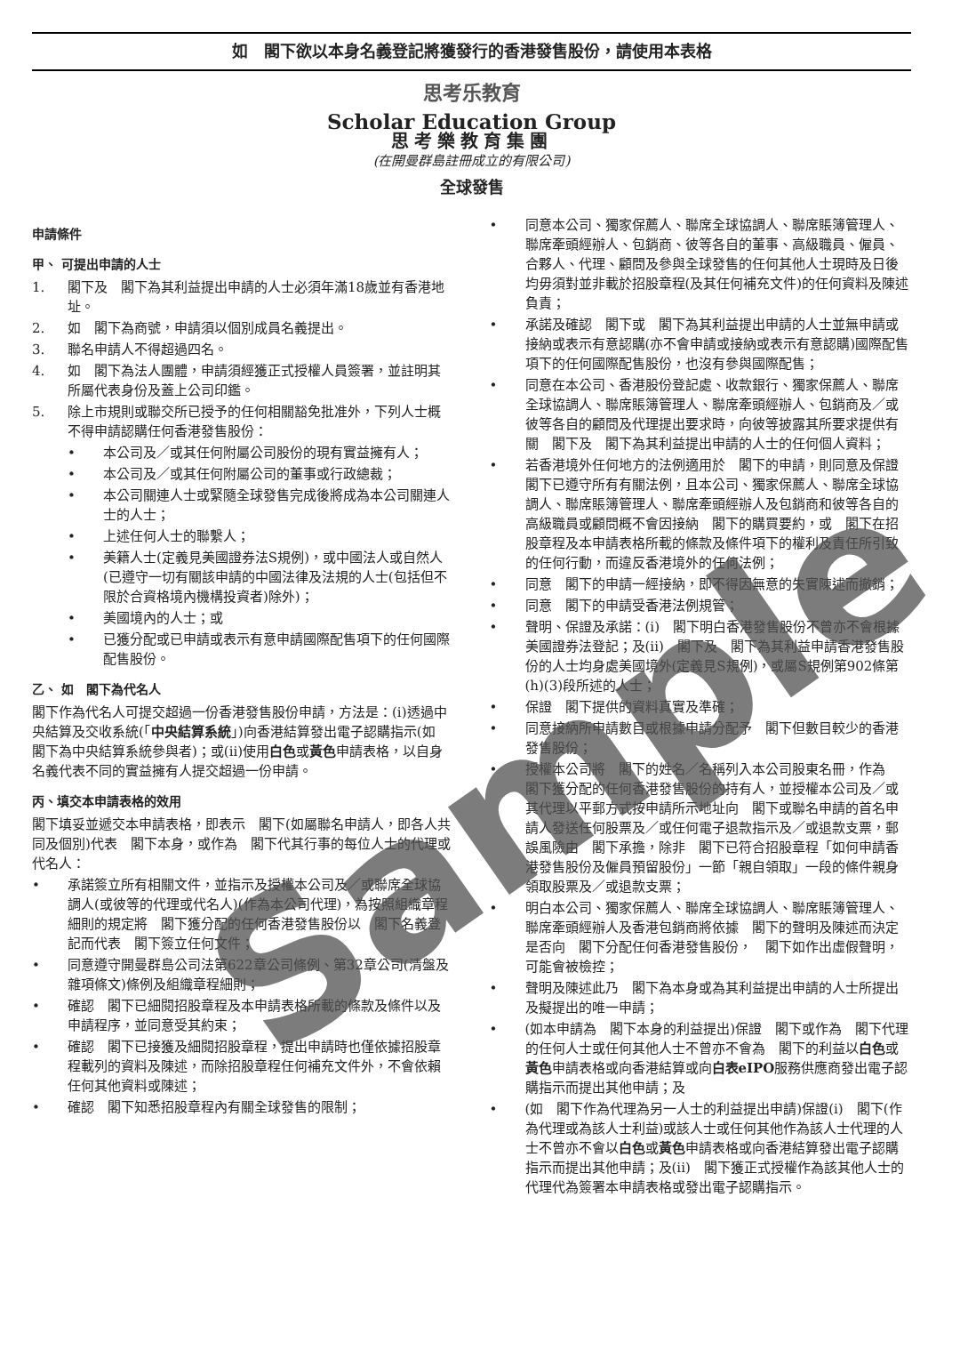如　閣下欲以本身名義登記將獲發行的香港發售股份，請使用本表格
思考乐教育
Scholar Education Group
思考樂教育集團
(在開曼群島註冊成立的有限公司)
全球發售
申請條件
甲、 可提出申請的人士
1. 閣下及　閣下為其利益提出申請的人士必須年滿18歲並有香港地址。
2. 如　閣下為商號，申請須以個別成員名義提出。
3. 聯名申請人不得超過四名。
4. 如　閣下為法人團體，申請須經獲正式授權人員簽署，並註明其所屬代表身份及蓋上公司印鑑。
5. 除上市規則或聯交所已授予的任何相關豁免批准外，下列人士概不得申請認購任何香港發售股份：
• 本公司及／或其任何附屬公司股份的現有實益擁有人；
• 本公司及／或其任何附屬公司的董事或行政總裁；
• 本公司關連人士或緊隨全球發售完成後將成為本公司關連人士的人士；
• 上述任何人士的聯繫人；
• 美籍人士(定義見美國證券法S規例)，或中國法人或自然人(已遵守一切有關該申請的中國法律及法規的人士(包括但不限於合資格境內機構投資者)除外)；
• 美國境內的人士；或
• 已獲分配或已申請或表示有意申請國際配售項下的任何國際配售股份。
乙、 如　閣下為代名人
閣下作為代名人可提交超過一份香港發售股份申請，方法是：(i)透過中央結算及交收系統(「中央結算系統」)向香港結算發出電子認購指示(如　閣下為中央結算系統參與者)；或(ii)使用白色或黃色申請表格，以自身名義代表不同的實益擁有人提交超過一份申請。
丙、填交本申請表格的效用
閣下填妥並遞交本申請表格，即表示　閣下(如屬聯名申請人，即各人共同及個別)代表　閣下本身，或作為　閣下代其行事的每位人士的代理或代名人：
• 承諾簽立所有相關文件，並指示及授權本公司及／或聯席全球協調人(或彼等的代理或代名人)(作為本公司代理)，為按照組織章程細則的規定將　閣下獲分配的任何香港發售股份以　閣下名義登記而代表　閣下簽立任何文件；
• 同意遵守開曼群島公司法第622章公司條例、第32章公司(清盤及雜項條文)條例及組織章程細則；
• 確認　閣下已細閱招股章程及本申請表格所載的條款及條件以及申請程序，並同意受其約束；
• 確認　閣下已接獲及細閱招股章程，提出申請時也僅依據招股章程載列的資料及陳述，而除招股章程任何補充文件外，不會依賴任何其他資料或陳述；
• 確認　閣下知悉招股章程內有關全球發售的限制；
• 同意本公司、獨家保薦人、聯席全球協調人、聯席賬簿管理人、聯席牽頭經辦人、包銷商、彼等各自的董事、高級職員、僱員、合夥人、代理、顧問及參與全球發售的任何其他人士現時及日後均毋須對並非載於招股章程(及其任何補充文件)的任何資料及陳述負責；
• 承諾及確認　閣下或　閣下為其利益提出申請的人士並無申請或接納或表示有意認購(亦不會申請或接納或表示有意認購)國際配售項下的任何國際配售股份，也沒有參與國際配售；
• 同意在本公司、香港股份登記處、收款銀行、獨家保薦人、聯席全球協調人、聯席賬簿管理人、聯席牽頭經辦人、包銷商及／或彼等各自的顧問及代理提出要求時，向彼等披露其所要求提供有關　閣下及　閣下為其利益提出申請的人士的任何個人資料；
• 若香港境外任何地方的法例適用於　閣下的申請，則同意及保證　閣下已遵守所有有關法例，且本公司、獨家保薦人、聯席全球協調人、聯席賬簿管理人、聯席牽頭經辦人及包銷商和彼等各自的高級職員或顧問概不會因接納　閣下的購買要約，或　閣下在招股章程及本申請表格所載的條款及條件項下的權利及責任所引致的任何行動，而違反香港境外的任何法例；
• 同意　閣下的申請一經接納，即不得因無意的失實陳述而撤銷；
• 同意　閣下的申請受香港法例規管；
• 聲明、保證及承諾：(i)　閣下明白香港發售股份不曾亦不會根據美國證券法登記；及(ii)　閣下及　閣下為其利益申請香港發售股份的人士均身處美國境外(定義見S規例)，或屬S規例第902條第(h)(3)段所述的人士；
• 保證　閣下提供的資料真實及準確；
• 同意接納所申請數目或根據申請分配予　閣下但數目較少的香港發售股份；
• 授權本公司將　閣下的姓名／名稱列入本公司股東名冊，作為　閣下獲分配的任何香港發售股份的持有人，並授權本公司及／或其代理以平郵方式按申請所示地址向　閣下或聯名申請的首名申請人發送任何股票及／或任何電子退款指示及／或退款支票，郵誤風險由　閣下承擔，除非　閣下已符合招股章程「如何申請香港發售股份及僱員預留股份」一節「親自領取」一段的條件親身領取股票及／或退款支票；
• 明白本公司、獨家保薦人、聯席全球協調人、聯席賬簿管理人、聯席牽頭經辦人及香港包銷商將依據　閣下的聲明及陳述而決定是否向　閣下分配任何香港發售股份，　閣下如作出虛假聲明，可能會被檢控；
• 聲明及陳述此乃　閣下為本身或為其利益提出申請的人士所提出及擬提出的唯一申請；
• (如本申請為　閣下本身的利益提出)保證　閣下或作為　閣下代理的任何人士或任何其他人士不曾亦不會為　閣下的利益以白色或黃色申請表格或向香港結算或向白表eIPO服務供應商發出電子認購指示而提出其他申請；及
• (如　閣下作為代理為另一人士的利益提出申請)保證(i)　閣下(作為代理或為該人士利益)或該人士或任何其他作為該人士代理的人士不曾亦不會以白色或黃色申請表格或向香港結算發出電子認購指示而提出其他申請；及(ii)　閣下獲正式授權作為該其他人士的代理代為簽署本申請表格或發出電子認購指示。
Sample